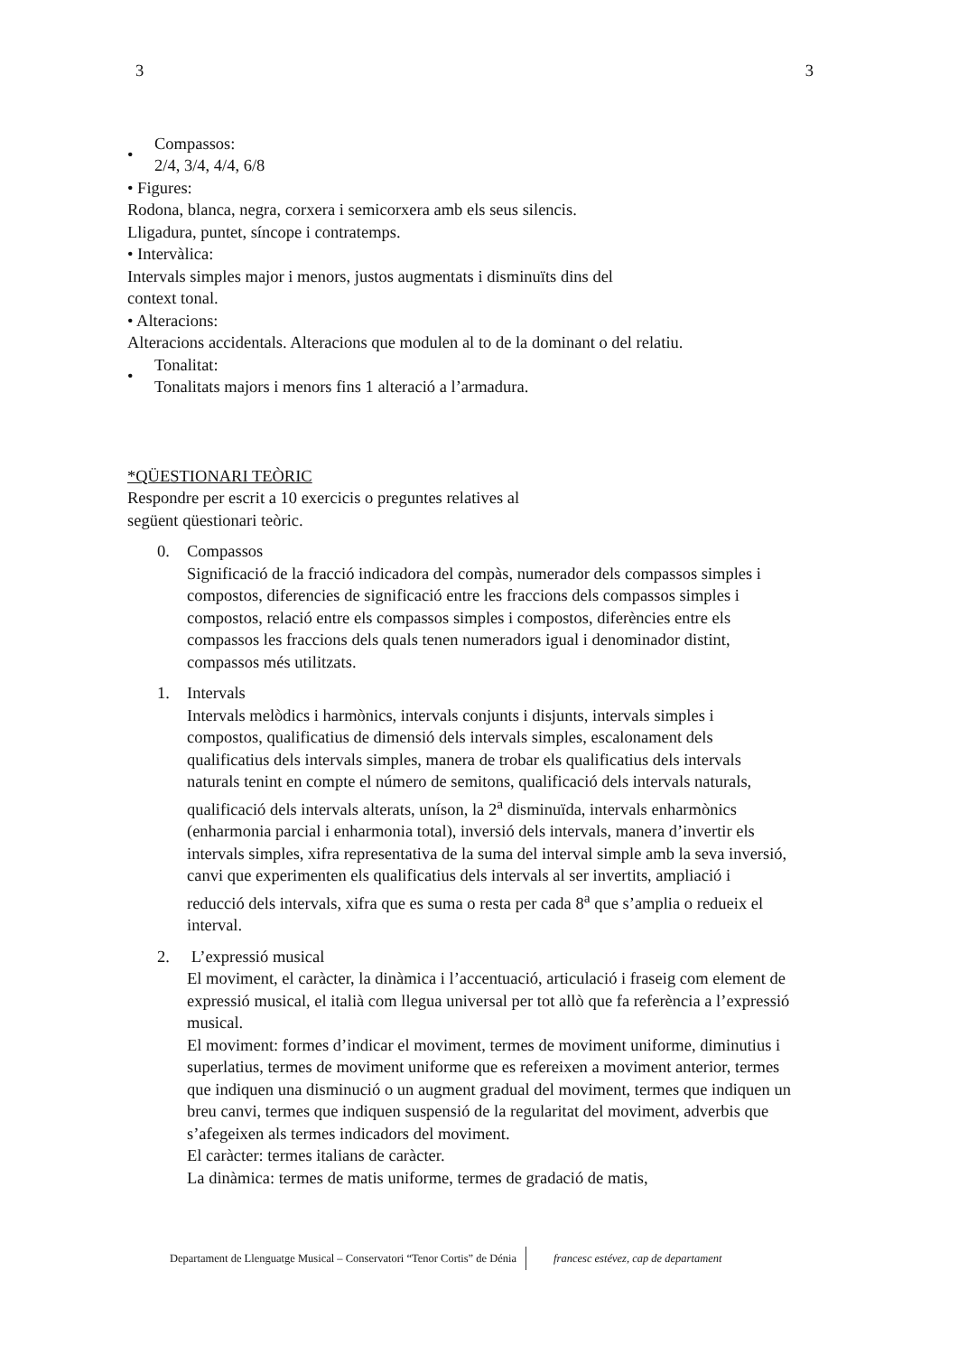3 3
•
Compassos:
2/4, 3/4, 4/4, 6/8
• Figures:
Rodona, blanca, negra, corxera i semicorxera amb els seus silencis.
Lligadura, puntet, síncope i contratemps.
• Intervàlica:
Intervals simples major i menors, justos augmentats i disminuïts dins del
context tonal.
• Alteracions:
Alteracions accidentals. Alteracions que modulen al to de la dominant o del relatiu.
•
Tonalitat:
Tonalitats majors i menors fins 1 alteració a l’armadura.
*QÜESTIONARI TEÒRIC
Respondre per escrit a 10 exercicis o preguntes relatives al
següent qüestionari teòric.
0. Compassos
Significació de la fracció indicadora del compàs, numerador dels compassos simples i compostos, diferencies de significació entre les fraccions dels compassos simples i compostos, relació entre els compassos simples i compostos, diferències entre els compassos les fraccions dels quals tenen numeradors igual i denominador distint, compassos més utilitzats.
1. Intervals
Intervals melòdics i harmònics, intervals conjunts i disjunts, intervals simples i compostos, qualificatius de dimensió dels intervals simples, escalonament dels qualificatius dels intervals simples, manera de trobar els qualificatius dels intervals naturals tenint en compte el número de semitons, qualificació dels intervals naturals, qualificació dels intervals alterats, uníson, la 2<sup>a</sup> disminuïda, intervals enharmònics (enharmonia parcial i enharmonia total), inversió dels intervals, manera d’invertir els intervals simples, xifra representativa de la suma del interval simple amb la seva inversió, canvi que experimenten els qualificatius dels intervals al ser invertits, ampliació i reducció dels intervals, xifra que es suma o resta per cada 8<sup>a</sup> que s’amplia o redueix el interval.
2. L’expressió musical
El moviment, el caràcter, la dinàmica i l’accentuació, articulació i fraseig com element de expressió musical, el italià com llegua universal per tot allò que fa referència a l’expressió musical.
El moviment: formes d’indicar el moviment, termes de moviment uniforme, diminutius i superlatius, termes de moviment uniforme que es refereixen a moviment anterior, termes que indiquen una disminució o un augment gradual del moviment, termes que indiquen un breu canvi, termes que indiquen suspensió de la regularitat del moviment, adverbis que s’afegeixen als termes indicadors del moviment.
El caràcter: termes italians de caràcter.
La dinàmica: termes de matis uniforme, termes de gradació de matis,
Departament de Llenguatge Musical – Conservatori “Tenor Cortis” de Dénia francesc estévez, cap de departament